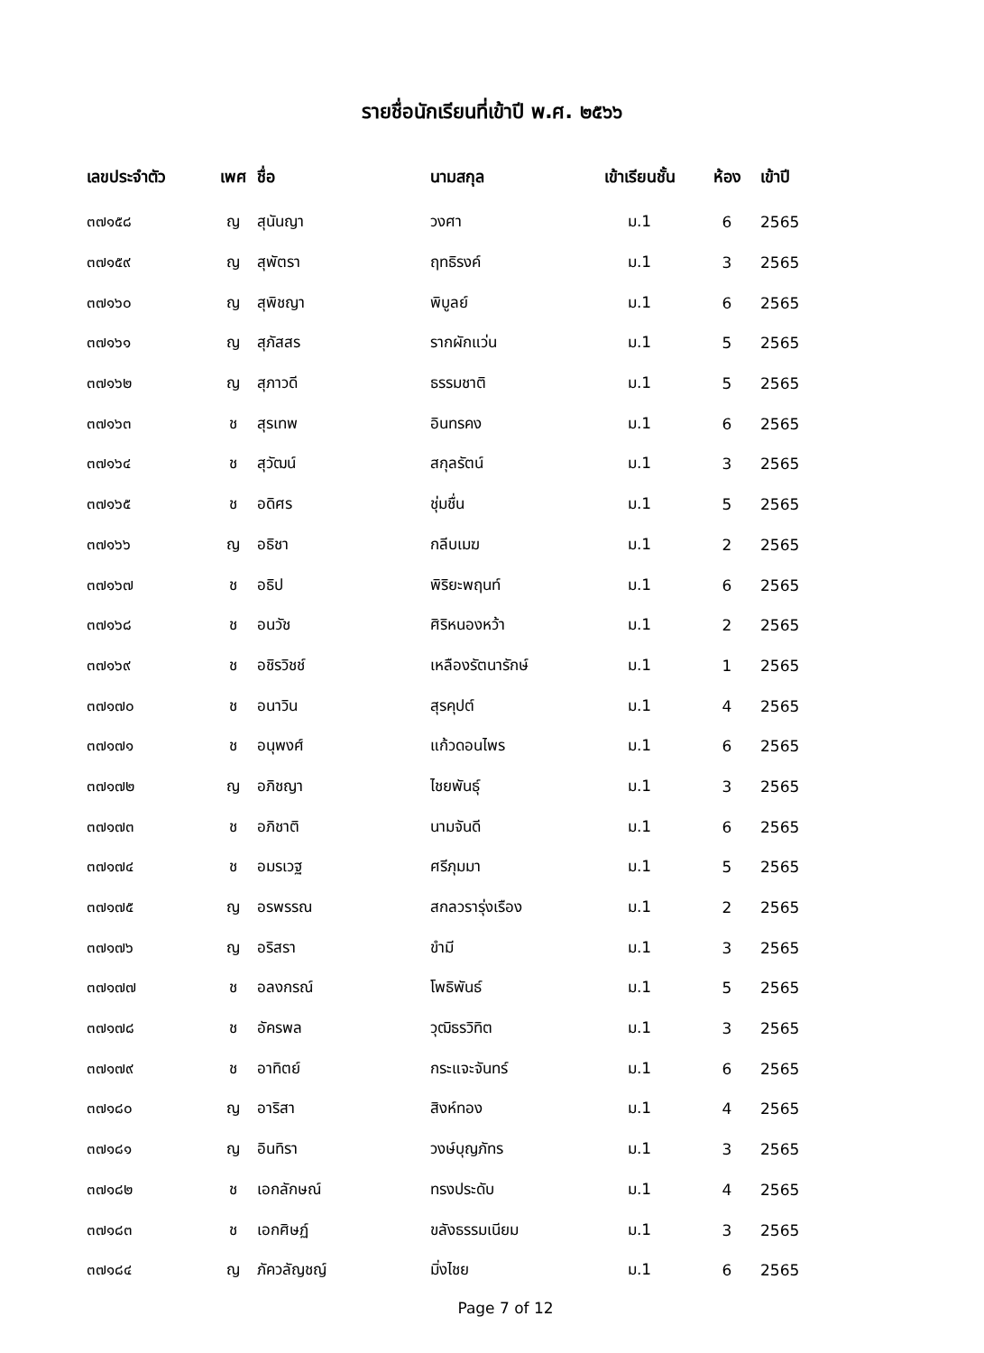รายชื่อนักเรียนที่เข้าปี พ.ศ. ๒๕๖๖
| เลขประจำตัว | เพศ | ชื่อ | นามสกุล | เข้าเรียนชั้น | ห้อง | เข้าปี |
| --- | --- | --- | --- | --- | --- | --- |
| ๓๗๑๕๘ | ญ | สุนันญา | วงศา | ม.1 | 6 | 2565 |
| ๓๗๑๕๙ | ญ | สุพัตรา | ฤทธิรงค์ | ม.1 | 3 | 2565 |
| ๓๗๑๖๐ | ญ | สุพิชญา | พิบูลย์ | ม.1 | 6 | 2565 |
| ๓๗๑๖๑ | ญ | สุภัสสร | รากผักแว่น | ม.1 | 5 | 2565 |
| ๓๗๑๖๒ | ญ | สุภาวดี | ธรรมชาติ | ม.1 | 5 | 2565 |
| ๓๗๑๖๓ | ช | สุรเทพ | อินทรคง | ม.1 | 6 | 2565 |
| ๓๗๑๖๔ | ช | สุวัฒน์ | สกุลรัตน์ | ม.1 | 3 | 2565 |
| ๓๗๑๖๕ | ช | อดิศร | ชุ่มชื่น | ม.1 | 5 | 2565 |
| ๓๗๑๖๖ | ญ | อธิชา | กลีบเมฆ | ม.1 | 2 | 2565 |
| ๓๗๑๖๗ | ช | อธิป | พิริยะพฤนท์ | ม.1 | 6 | 2565 |
| ๓๗๑๖๘ | ช | อนวัช | ศิริหนองหว้า | ม.1 | 2 | 2565 |
| ๓๗๑๖๙ | ช | อชิรวิชช์ | เหลืองรัตนารักษ์ | ม.1 | 1 | 2565 |
| ๓๗๑๗๐ | ช | อนาวิน | สุรคุปต์ | ม.1 | 4 | 2565 |
| ๓๗๑๗๑ | ช | อนุพงศ์ | แก้วดอนไพร | ม.1 | 6 | 2565 |
| ๓๗๑๗๒ | ญ | อภิชญา | ไชยพันธุ์ | ม.1 | 3 | 2565 |
| ๓๗๑๗๓ | ช | อภิชาติ | นามจันดี | ม.1 | 6 | 2565 |
| ๓๗๑๗๔ | ช | อมรเวฐ | ศรีภุมมา | ม.1 | 5 | 2565 |
| ๓๗๑๗๕ | ญ | อรพรรณ | สกลวรารุ่งเรือง | ม.1 | 2 | 2565 |
| ๓๗๑๗๖ | ญ | อริสรา | ขำมี | ม.1 | 3 | 2565 |
| ๓๗๑๗๗ | ช | อลงกรณ์ | โพธิพันธ์ | ม.1 | 5 | 2565 |
| ๓๗๑๗๘ | ช | อัครพล | วุฒิธรวิทิต | ม.1 | 3 | 2565 |
| ๓๗๑๗๙ | ช | อาทิตย์ | กระแจะจันทร์ | ม.1 | 6 | 2565 |
| ๓๗๑๘๐ | ญ | อาริสา | สิงห์ทอง | ม.1 | 4 | 2565 |
| ๓๗๑๘๑ | ญ | อินทิรา | วงษ์บุญภัทร | ม.1 | 3 | 2565 |
| ๓๗๑๘๒ | ช | เอกลักษณ์ | ทรงประดับ | ม.1 | 4 | 2565 |
| ๓๗๑๘๓ | ช | เอกศิษฏ์ | ขลังธรรมเนียม | ม.1 | 3 | 2565 |
| ๓๗๑๘๔ | ญ | ภัควลัญชญ์ | มิ่งไชย | ม.1 | 6 | 2565 |
Page 7 of 12